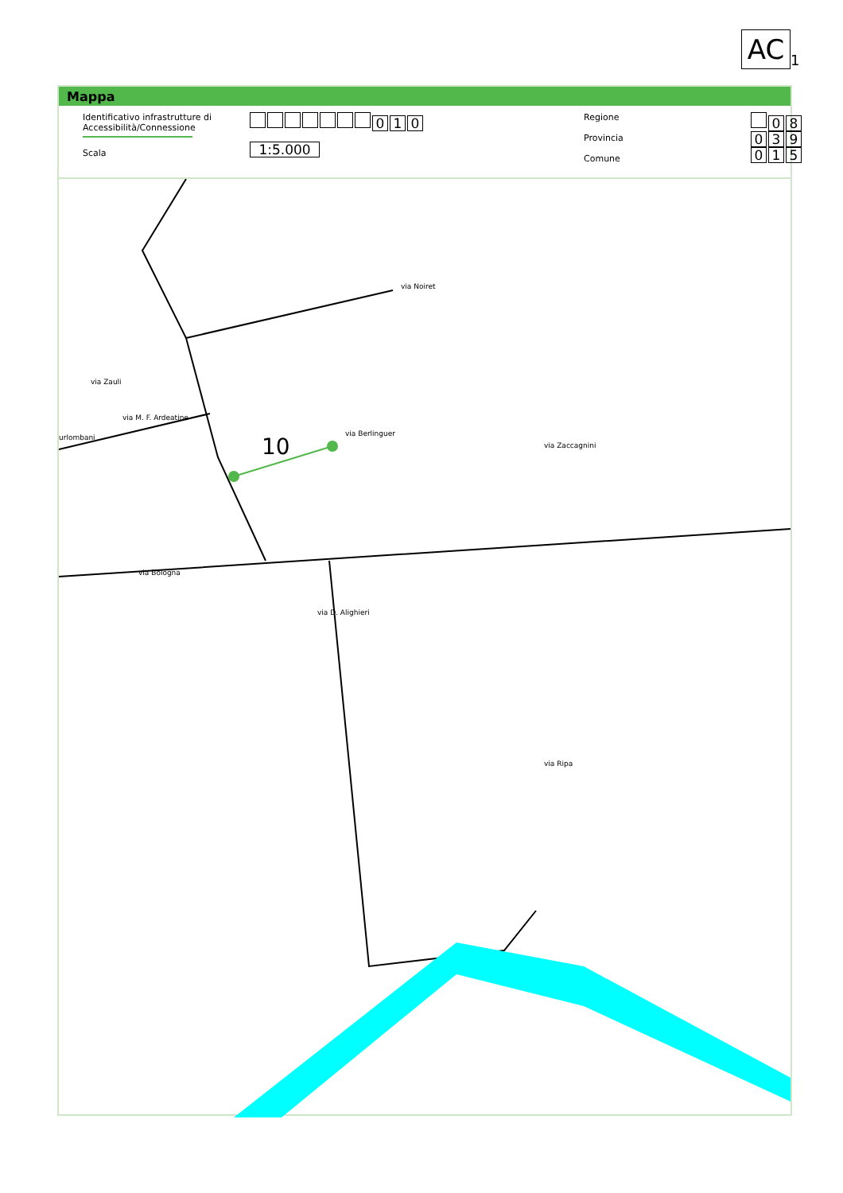AC<sub>1</sub>
Mappa
Identificativo infrastrutture di
Accessibilità/Connessione
Scala
010
1:5.000
Regione
Provincia
Comune
0 8
0 3 9
0 1 5
via Noiret
via Berlinguer
10
via M. F. Ardeatine
urlombani
via Zauli
via Zaccagnini
via Bologna
via D. Alighieri
via Ripa